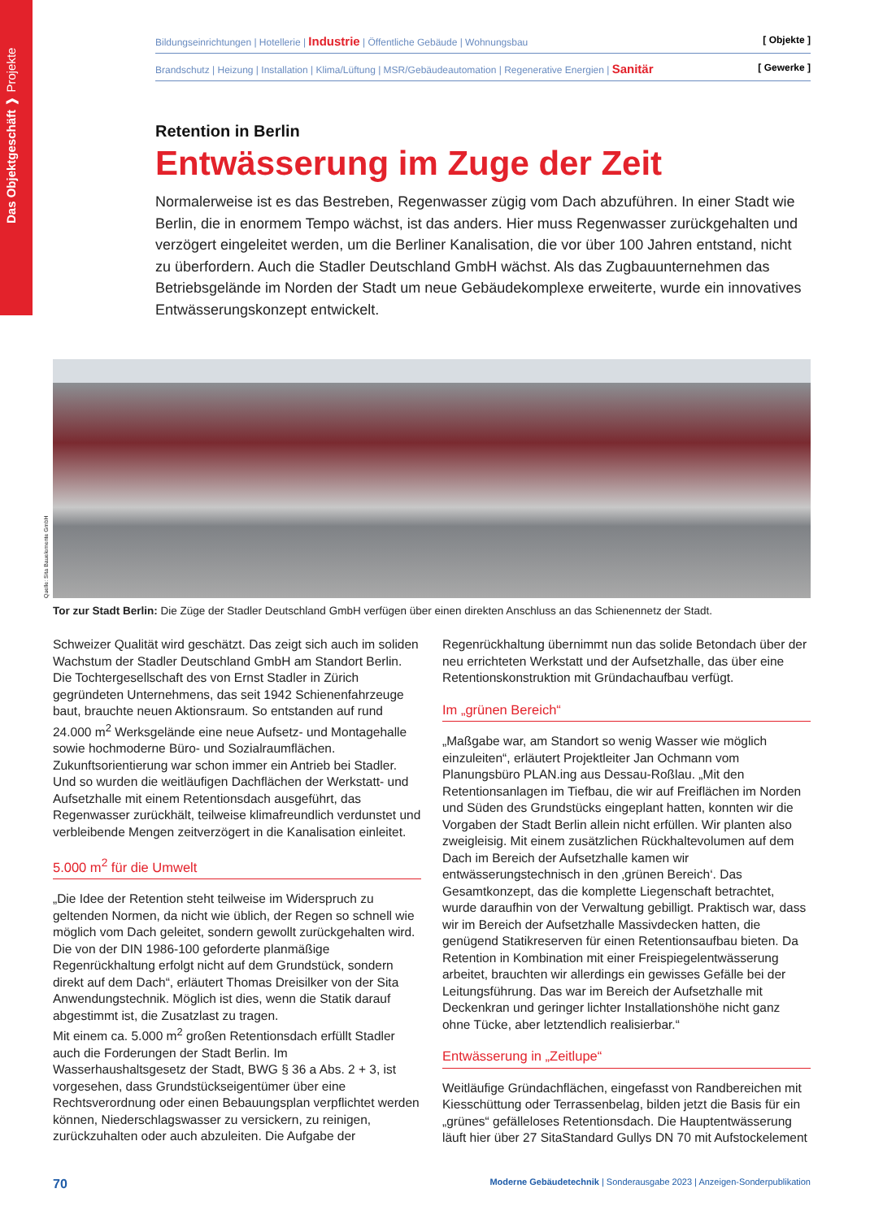Das Objektgeschäft ❱ Projekte
Bildungseinrichtungen | Hotellerie | Industrie | Öffentliche Gebäude | Wohnungsbau [ Objekte ]
Brandschutz | Heizung | Installation | Klima/Lüftung | MSR/Gebäudeautomation | Regenerative Energien | Sanitär [ Gewerke ]
Retention in Berlin
Entwässerung im Zuge der Zeit
Normalerweise ist es das Bestreben, Regenwasser zügig vom Dach abzuführen. In einer Stadt wie Berlin, die in enormem Tempo wächst, ist das anders. Hier muss Regenwasser zurückgehalten und verzögert eingeleitet werden, um die Berliner Kanalisation, die vor über 100 Jahren entstand, nicht zu überfordern. Auch die Stadler Deutschland GmbH wächst. Als das Zugbauunternehmen das Betriebsgelände im Norden der Stadt um neue Gebäudekomplexe erweiterte, wurde ein innovatives Entwässerungskonzept entwickelt.
Quelle: Sita Bauelemente GmbH
Tor zur Stadt Berlin: Die Züge der Stadler Deutschland GmbH verfügen über einen direkten Anschluss an das Schienennetz der Stadt.
Schweizer Qualität wird geschätzt. Das zeigt sich auch im soliden Wachstum der Stadler Deutschland GmbH am Standort Berlin. Die Tochtergesellschaft des von Ernst Stadler in Zürich gegründeten Unternehmens, das seit 1942 Schienenfahrzeuge baut, brauchte neuen Aktionsraum. So entstanden auf rund 24.000 m<sup>2</sup> Werksgelände eine neue Aufsetz- und Montagehalle sowie hochmoderne Büro- und Sozialraumflächen. Zukunftsorientierung war schon immer ein Antrieb bei Stadler. Und so wurden die weitläufigen Dachflächen der Werkstatt- und Aufsetzhalle mit einem Retentionsdach ausgeführt, das Regenwasser zurückhält, teilweise klimafreundlich verdunstet und verbleibende Mengen zeitverzögert in die Kanalisation einleitet.
5.000 m<sup>2</sup> für die Umwelt
„Die Idee der Retention steht teilweise im Widerspruch zu geltenden Normen, da nicht wie üblich, der Regen so schnell wie möglich vom Dach geleitet, sondern gewollt zurückgehalten wird. Die von der DIN 1986-100 geforderte planmäßige Regenrückhaltung erfolgt nicht auf dem Grundstück, sondern direkt auf dem Dach“, erläutert Thomas Dreisilker von der Sita Anwendungstechnik. Möglich ist dies, wenn die Statik darauf abgestimmt ist, die Zusatzlast zu tragen.
Mit einem ca. 5.000 m<sup>2</sup> großen Retentionsdach erfüllt Stadler auch die Forderungen der Stadt Berlin. Im Wasserhaushaltsgesetz der Stadt, BWG § 36 a Abs. 2 + 3, ist vorgesehen, dass Grundstückseigentümer über eine Rechtsverordnung oder einen Bebauungsplan verpflichtet werden können, Niederschlagswasser zu versickern, zu reinigen, zurückzuhalten oder auch abzuleiten. Die Aufgabe der Regenrückhaltung übernimmt nun das solide Betondach über der neu errichteten Werkstatt und der Aufsetzhalle, das über eine Retentionskonstruktion mit Gründachaufbau verfügt.
Im „grünen Bereich“
„Maßgabe war, am Standort so wenig Wasser wie möglich einzuleiten“, erläutert Projektleiter Jan Ochmann vom Planungsbüro PLAN.ing aus Dessau-Roßlau. „Mit den Retentionsanlagen im Tiefbau, die wir auf Freiflächen im Norden und Süden des Grundstücks eingeplant hatten, konnten wir die Vorgaben der Stadt Berlin allein nicht erfüllen. Wir planten also zweigleisig. Mit einem zusätzlichen Rückhaltevolumen auf dem Dach im Bereich der Aufsetzhalle kamen wir entwässerungstechnisch in den ‚grünen Bereich‘. Das Gesamtkonzept, das die komplette Liegenschaft betrachtet, wurde daraufhin von der Verwaltung gebilligt. Praktisch war, dass wir im Bereich der Aufsetzhalle Massivdecken hatten, die genügend Statikreserven für einen Retentionsaufbau bieten. Da Retention in Kombination mit einer Freispiegelentwässerung arbeitet, brauchten wir allerdings ein gewisses Gefälle bei der Leitungsführung. Das war im Bereich der Aufsetzhalle mit Deckenkran und geringer lichter Installationshöhe nicht ganz ohne Tücke, aber letztendlich realisierbar.“
Entwässerung in „Zeitlupe“
Weitläufige Gründachflächen, eingefasst von Randbereichen mit Kiesschüttung oder Terrassenbelag, bilden jetzt die Basis für ein „grünes“ gefälleloses Retentionsdach. Die Hauptentwässerung läuft hier über 27 SitaStandard Gullys DN 70 mit Aufstockelement
70 Moderne Gebäudetechnik | Sonderausgabe 2023 | Anzeigen-Sonderpublikation